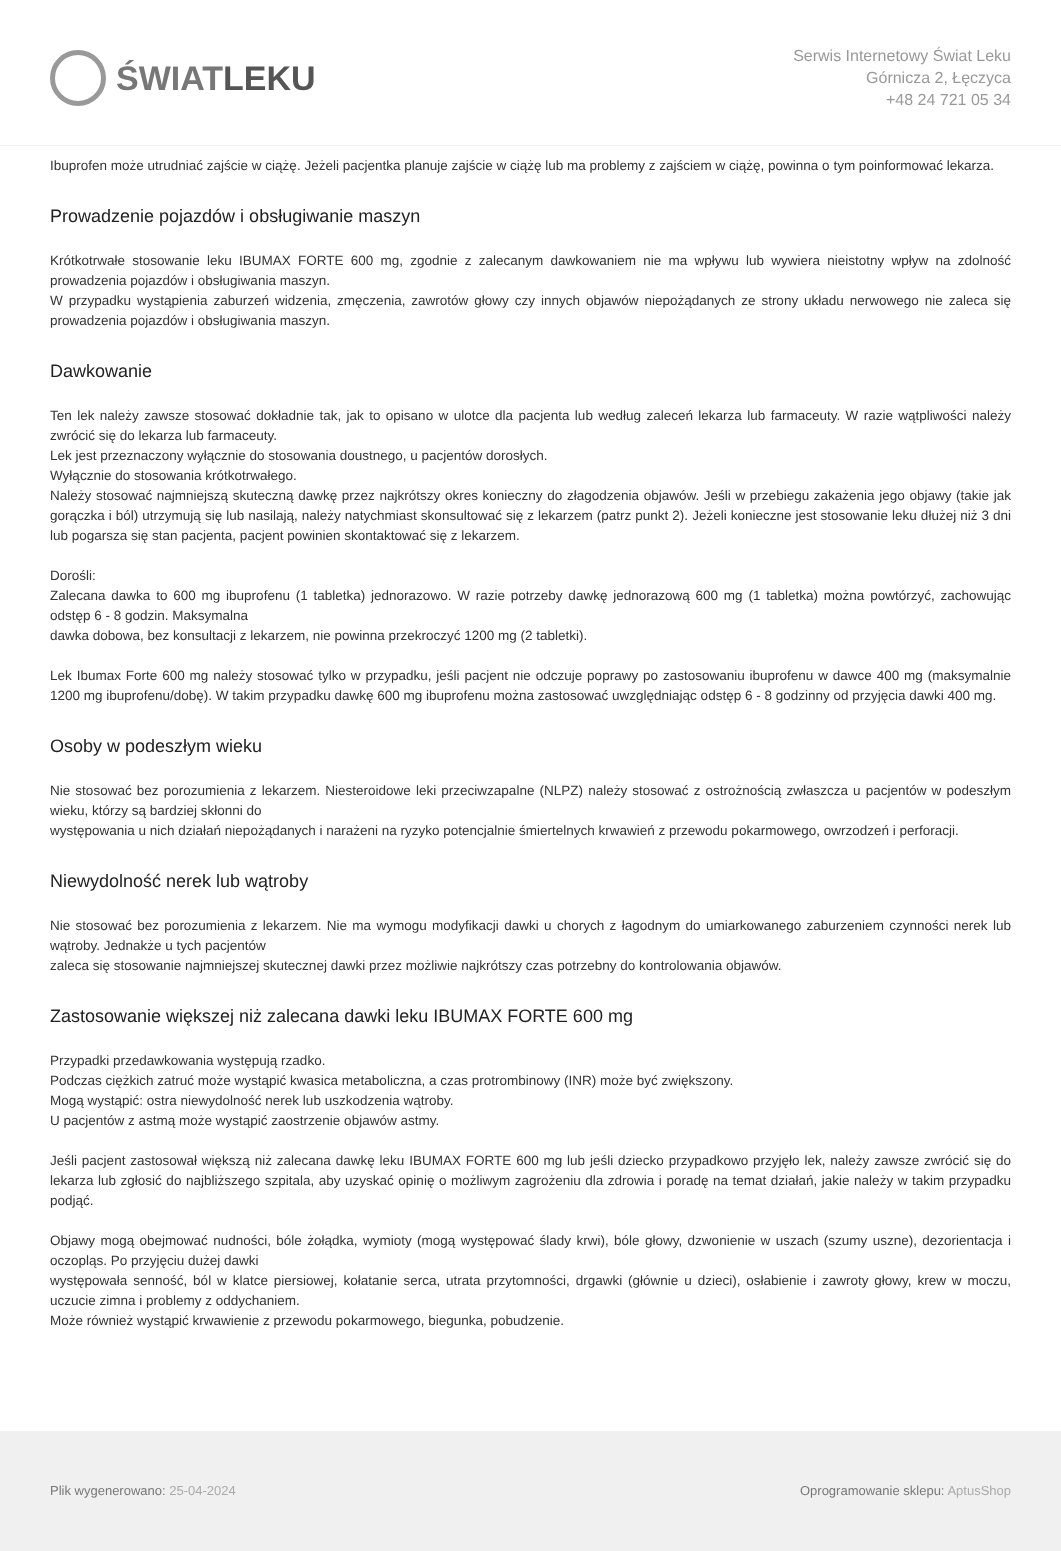ŚWIAT LEKU
Serwis Internetowy Świat Leku
Górnicza 2, Łęczyca
+48 24 721 05 34
Ibuprofen może utrudniać zajście w ciążę. Jeżeli pacjentka planuje zajście w ciążę lub ma problemy z zajściem w ciążę, powinna o tym poinformować lekarza.
Prowadzenie pojazdów i obsługiwanie maszyn
Krótkotrwałe stosowanie leku IBUMAX FORTE 600 mg, zgodnie z zalecanym dawkowaniem nie ma wpływu lub wywiera nieistotny wpływ na zdolność prowadzenia pojazdów i obsługiwania maszyn.
W przypadku wystąpienia zaburzeń widzenia, zmęczenia, zawrotów głowy czy innych objawów niepożądanych ze strony układu nerwowego nie zaleca się prowadzenia pojazdów i obsługiwania maszyn.
Dawkowanie
Ten lek należy zawsze stosować dokładnie tak, jak to opisano w ulotce dla pacjenta lub według zaleceń lekarza lub farmaceuty. W razie wątpliwości należy zwrócić się do lekarza lub farmaceuty.
Lek jest przeznaczony wyłącznie do stosowania doustnego, u pacjentów dorosłych.
Wyłącznie do stosowania krótkotrwałego.
Należy stosować najmniejszą skuteczną dawkę przez najkrótszy okres konieczny do złagodzenia objawów. Jeśli w przebiegu zakażenia jego objawy (takie jak gorączka i ból) utrzymują się lub nasilają, należy natychmiast skonsultować się z lekarzem (patrz punkt 2). Jeżeli konieczne jest stosowanie leku dłużej niż 3 dni lub pogarsza się stan pacjenta, pacjent powinien skontaktować się z lekarzem.
Dorośli:
Zalecana dawka to 600 mg ibuprofenu (1 tabletka) jednorazowo. W razie potrzeby dawkę jednorazową 600 mg (1 tabletka) można powtórzyć, zachowując odstęp 6 - 8 godzin. Maksymalna
dawka dobowa, bez konsultacji z lekarzem, nie powinna przekroczyć 1200 mg (2 tabletki).
Lek Ibumax Forte 600 mg należy stosować tylko w przypadku, jeśli pacjent nie odczuje poprawy po zastosowaniu ibuprofenu w dawce 400 mg (maksymalnie 1200 mg ibuprofenu/dobę). W takim przypadku dawkę 600 mg ibuprofenu można zastosować uwzględniając odstęp 6 - 8 godzinny od przyjęcia dawki 400 mg.
Osoby w podeszłym wieku
Nie stosować bez porozumienia z lekarzem. Niesteroidowe leki przeciwzapalne (NLPZ) należy stosować z ostrożnością zwłaszcza u pacjentów w podeszłym wieku, którzy są bardziej skłonni do
występowania u nich działań niepożądanych i narażeni na ryzyko potencjalnie śmiertelnych krwawień z przewodu pokarmowego, owrzodzeń i perforacji.
Niewydolność nerek lub wątroby
Nie stosować bez porozumienia z lekarzem. Nie ma wymogu modyfikacji dawki u chorych z łagodnym do umiarkowanego zaburzeniem czynności nerek lub wątroby. Jednakże u tych pacjentów
zaleca się stosowanie najmniejszej skutecznej dawki przez możliwie najkrótszy czas potrzebny do kontrolowania objawów.
Zastosowanie większej niż zalecana dawki leku IBUMAX FORTE 600 mg
Przypadki przedawkowania występują rzadko.
Podczas ciężkich zatruć może wystąpić kwasica metaboliczna, a czas protrombinowy (INR) może być zwiększony.
Mogą wystąpić: ostra niewydolność nerek lub uszkodzenia wątroby.
U pacjentów z astmą może wystąpić zaostrzenie objawów astmy.
Jeśli pacjent zastosował większą niż zalecana dawkę leku IBUMAX FORTE 600 mg lub jeśli dziecko przypadkowo przyjęło lek, należy zawsze zwrócić się do lekarza lub zgłosić do najbliższego szpitala, aby uzyskać opinię o możliwym zagrożeniu dla zdrowia i poradę na temat działań, jakie należy w takim przypadku podjąć.
Objawy mogą obejmować nudności, bóle żołądka, wymioty (mogą występować ślady krwi), bóle głowy, dzwonienie w uszach (szumy uszne), dezorientacja i oczopląs. Po przyjęciu dużej dawki
występowała senność, ból w klatce piersiowej, kołatanie serca, utrata przytomności, drgawki (głównie u dzieci), osłabienie i zawroty głowy, krew w moczu, uczucie zimna i problemy z oddychaniem.
Może również wystąpić krwawienie z przewodu pokarmowego, biegunka, pobudzenie.
Plik wygenerowano: 25-04-2024
Oprogramowanie sklepu: AptusShop